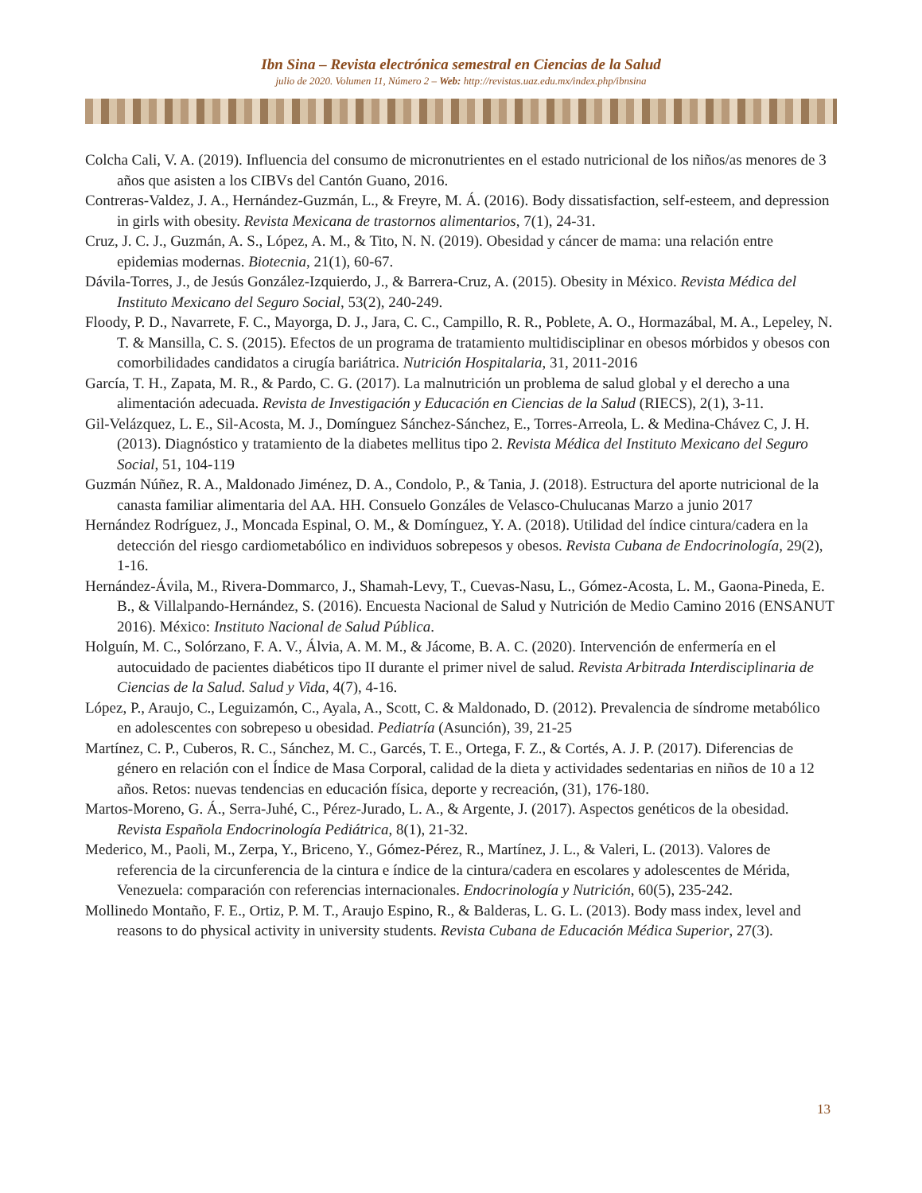Ibn Sina – Revista electrónica semestral en Ciencias de la Salud
julio de 2020. Volumen 11, Número 2 – Web: http://revistas.uaz.edu.mx/index.php/ibnsina
Colcha Cali, V. A. (2019). Influencia del consumo de micronutrientes en el estado nutricional de los niños/as menores de 3 años que asisten a los CIBVs del Cantón Guano, 2016.
Contreras-Valdez, J. A., Hernández-Guzmán, L., & Freyre, M. Á. (2016). Body dissatisfaction, self-esteem, and depression in girls with obesity. Revista Mexicana de trastornos alimentarios, 7(1), 24-31.
Cruz, J. C. J., Guzmán, A. S., López, A. M., & Tito, N. N. (2019). Obesidad y cáncer de mama: una relación entre epidemias modernas. Biotecnia, 21(1), 60-67.
Dávila-Torres, J., de Jesús González-Izquierdo, J., & Barrera-Cruz, A. (2015). Obesity in México. Revista Médica del Instituto Mexicano del Seguro Social, 53(2), 240-249.
Floody, P. D., Navarrete, F. C., Mayorga, D. J., Jara, C. C., Campillo, R. R., Poblete, A. O., Hormazábal, M. A., Lepeley, N. T. & Mansilla, C. S. (2015). Efectos de un programa de tratamiento multidisciplinar en obesos mórbidos y obesos con comorbilidades candidatos a cirugía bariátrica. Nutrición Hospitalaria, 31, 2011-2016
García, T. H., Zapata, M. R., & Pardo, C. G. (2017). La malnutrición un problema de salud global y el derecho a una alimentación adecuada. Revista de Investigación y Educación en Ciencias de la Salud (RIECS), 2(1), 3-11.
Gil-Velázquez, L. E., Sil-Acosta, M. J., Domínguez Sánchez-Sánchez, E., Torres-Arreola, L. & Medina-Chávez C, J. H. (2013). Diagnóstico y tratamiento de la diabetes mellitus tipo 2. Revista Médica del Instituto Mexicano del Seguro Social, 51, 104-119
Guzmán Núñez, R. A., Maldonado Jiménez, D. A., Condolo, P., & Tania, J. (2018). Estructura del aporte nutricional de la canasta familiar alimentaria del AA. HH. Consuelo Gonzáles de Velasco-Chulucanas Marzo a junio 2017
Hernández Rodríguez, J., Moncada Espinal, O. M., & Domínguez, Y. A. (2018). Utilidad del índice cintura/cadera en la detección del riesgo cardiometabólico en individuos sobrepesos y obesos. Revista Cubana de Endocrinología, 29(2), 1-16.
Hernández-Ávila, M., Rivera-Dommarco, J., Shamah-Levy, T., Cuevas-Nasu, L., Gómez-Acosta, L. M., Gaona-Pineda, E. B., & Villalpando-Hernández, S. (2016). Encuesta Nacional de Salud y Nutrición de Medio Camino 2016 (ENSANUT 2016). México: Instituto Nacional de Salud Pública.
Holguín, M. C., Solórzano, F. A. V., Álvia, A. M. M., & Jácome, B. A. C. (2020). Intervención de enfermería en el autocuidado de pacientes diabéticos tipo II durante el primer nivel de salud. Revista Arbitrada Interdisciplinaria de Ciencias de la Salud. Salud y Vida, 4(7), 4-16.
López, P., Araujo, C., Leguizamón, C., Ayala, A., Scott, C. & Maldonado, D. (2012). Prevalencia de síndrome metabólico en adolescentes con sobrepeso u obesidad. Pediatría (Asunción), 39, 21-25
Martínez, C. P., Cuberos, R. C., Sánchez, M. C., Garcés, T. E., Ortega, F. Z., & Cortés, A. J. P. (2017). Diferencias de género en relación con el Índice de Masa Corporal, calidad de la dieta y actividades sedentarias en niños de 10 a 12 años. Retos: nuevas tendencias en educación física, deporte y recreación, (31), 176-180.
Martos-Moreno, G. Á., Serra-Juhé, C., Pérez-Jurado, L. A., & Argente, J. (2017). Aspectos genéticos de la obesidad. Revista Española Endocrinología Pediátrica, 8(1), 21-32.
Mederico, M., Paoli, M., Zerpa, Y., Briceno, Y., Gómez-Pérez, R., Martínez, J. L., & Valeri, L. (2013). Valores de referencia de la circunferencia de la cintura e índice de la cintura/cadera en escolares y adolescentes de Mérida, Venezuela: comparación con referencias internacionales. Endocrinología y Nutrición, 60(5), 235-242.
Mollinedo Montaño, F. E., Ortiz, P. M. T., Araujo Espino, R., & Balderas, L. G. L. (2013). Body mass index, level and reasons to do physical activity in university students. Revista Cubana de Educación Médica Superior, 27(3).
13